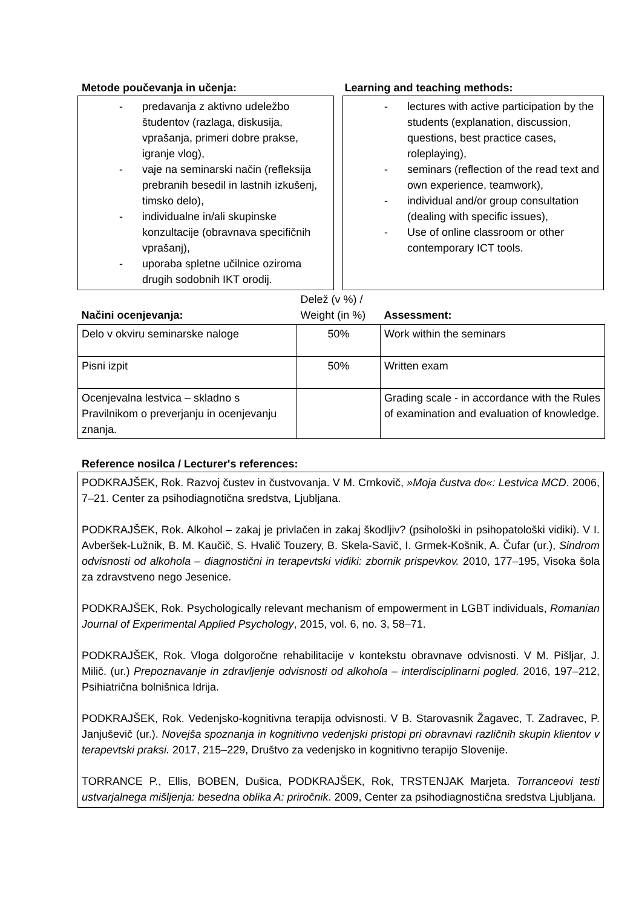Metode poučevanja in učenja: Learning and teaching methods:
- predavanja z aktivno udeležbo študentov (razlaga, diskusija, vprašanja, primeri dobre prakse, igranje vlog),
- vaje na seminarski način (refleksija prebranih besedil in lastnih izkušenj, timsko delo),
- individualne in/ali skupinske konzultacije (obravnava specifičnih vprašanj),
- uporaba spletne učilnice oziroma drugih sodobnih IKT orodij.
- lectures with active participation by the students (explanation, discussion, questions, best practice cases, roleplaying),
- seminars (reflection of the read text and own experience, teamwork),
- individual and/or group consultation (dealing with specific issues),
- Use of online classroom or other contemporary ICT tools.
| Načini ocenjevanja: | Delež (v %) / Weight (in %) | Assessment: |
| Delo v okviru seminarske naloge | 50% | Work within the seminars |
| Pisni izpit | 50% | Written exam |
| Ocenjevalna lestvica – skladno s Pravilnikom o preverjanju in ocenjevanju znanja. | | Grading scale - in accordance with the Rules of examination and evaluation of knowledge. |
Reference nosilca / Lecturer's references:
PODKRAJŠEK, Rok. Razvoj čustev in čustvovanja. V M. Crnkovič, »Moja čustva do«: Lestvica MCD. 2006, 7–21. Center za psihodiagnotična sredstva, Ljubljana.
PODKRAJŠEK, Rok. Alkohol – zakaj je privlačen in zakaj škodljiv? (psihološki in psihopatološki vidiki). V I. Avberšek-Lužnik, B. M. Kaučič, S. Hvalič Touzery, B. Skela-Savič, I. Grmek-Košnik, A. Čufar (ur.), Sindrom odvisnosti od alkohola – diagnostični in terapevtski vidiki: zbornik prispevkov. 2010, 177–195, Visoka šola za zdravstveno nego Jesenice.
PODKRAJŠEK, Rok. Psychologically relevant mechanism of empowerment in LGBT individuals, Romanian Journal of Experimental Applied Psychology, 2015, vol. 6, no. 3, 58–71.
PODKRAJŠEK, Rok. Vloga dolgoročne rehabilitacije v kontekstu obravnave odvisnosti. V M. Pišljar, J. Milič. (ur.) Prepoznavanje in zdravljenje odvisnosti od alkohola – interdisciplinarni pogled. 2016, 197–212, Psihiatrična bolnišnica Idrija.
PODKRAJŠEK, Rok. Vedenjsko-kognitivna terapija odvisnosti. V B. Starovasnik Žagavec, T. Zadravec, P. Janjuševič (ur.). Novejša spoznanja in kognitivno vedenjski pristopi pri obravnavi različnih skupin klientov v terapevtski praksi. 2017, 215–229, Društvo za vedenjsko in kognitivno terapijo Slovenije.
TORRANCE P., Ellis, BOBEN, Dušica, PODKRAJŠEK, Rok, TRSTENJAK Marjeta. Torranceovi testi ustvarjalnega mišljenja: besedna oblika A: priročnik. 2009, Center za psihodiagnostična sredstva Ljubljana.